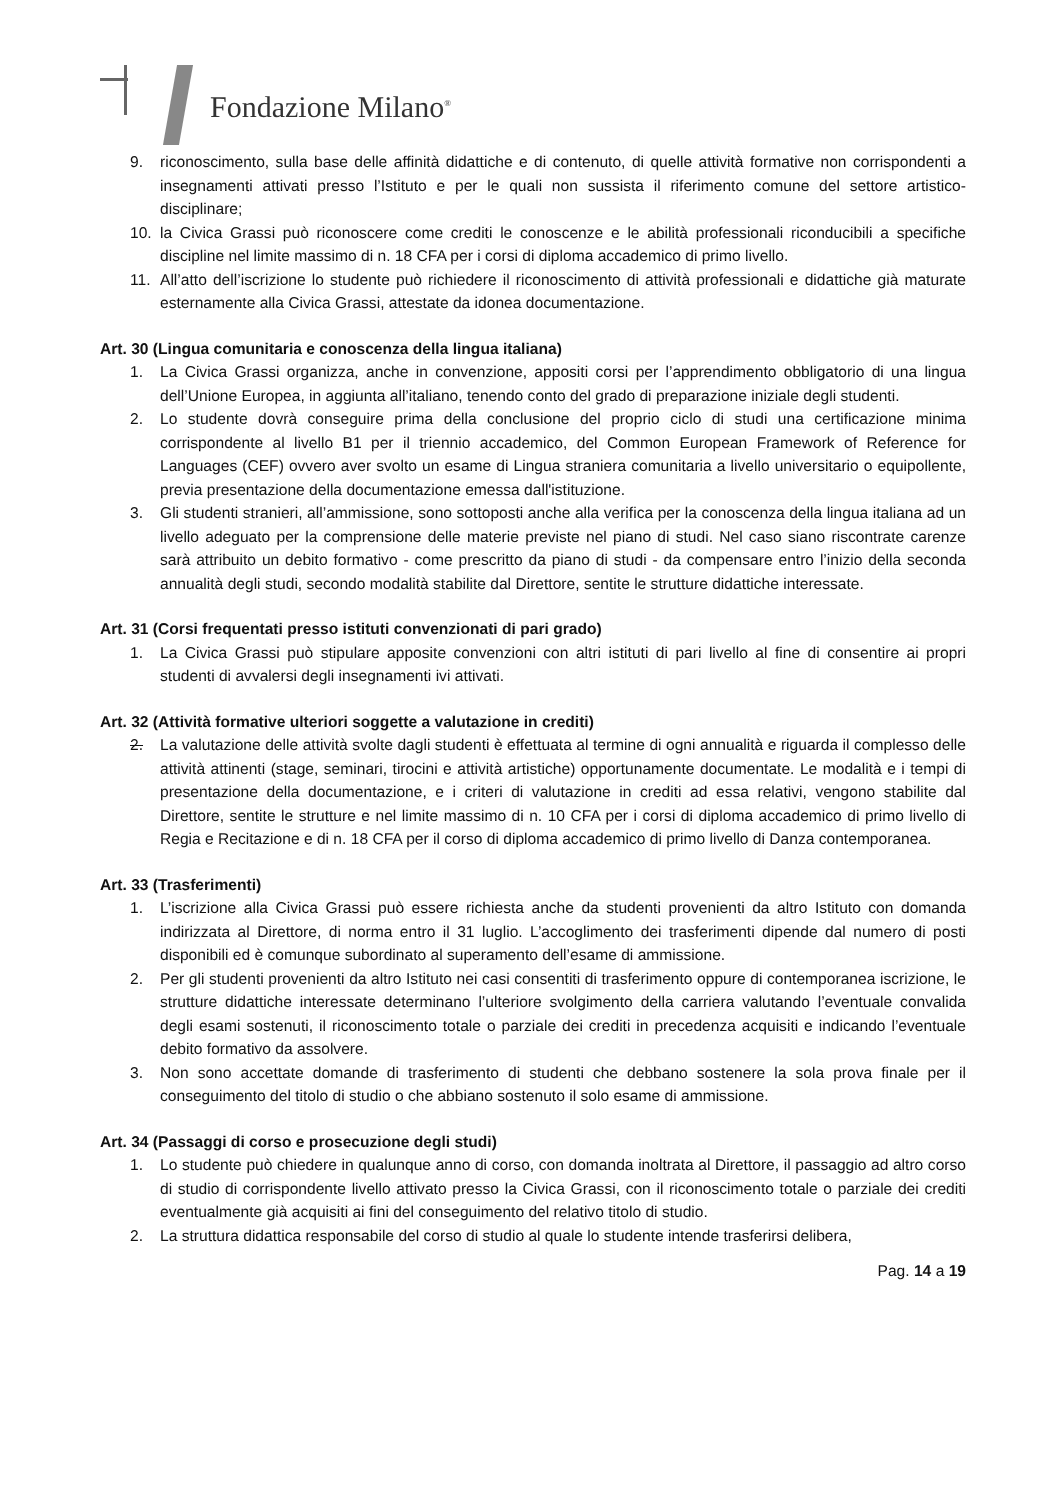Fondazione Milano<sup>®</sup>
9. riconoscimento, sulla base delle affinità didattiche e di contenuto, di quelle attività formative non corrispondenti a insegnamenti attivati presso l’Istituto e per le quali non sussista il riferimento comune del settore artistico-disciplinare;
10. la Civica Grassi può riconoscere come crediti le conoscenze e le abilità professionali riconducibili a specifiche discipline nel limite massimo di n. 18 CFA per i corsi di diploma accademico di primo livello.
11. All’atto dell’iscrizione lo studente può richiedere il riconoscimento di attività professionali e didattiche già maturate esternamente alla Civica Grassi, attestate da idonea documentazione.
Art. 30 (Lingua comunitaria e conoscenza della lingua italiana)
1. La Civica Grassi organizza, anche in convenzione, appositi corsi per l’apprendimento obbligatorio di una lingua dell’Unione Europea, in aggiunta all’italiano, tenendo conto del grado di preparazione iniziale degli studenti.
2. Lo studente dovrà conseguire prima della conclusione del proprio ciclo di studi una certificazione minima corrispondente al livello B1 per il triennio accademico, del Common European Framework of Reference for Languages (CEF) ovvero aver svolto un esame di Lingua straniera comunitaria a livello universitario o equipollente, previa presentazione della documentazione emessa dall'istituzione.
3. Gli studenti stranieri, all’ammissione, sono sottoposti anche alla verifica per la conoscenza della lingua italiana ad un livello adeguato per la comprensione delle materie previste nel piano di studi. Nel caso siano riscontrate carenze sarà attribuito un debito formativo - come prescritto da piano di studi - da compensare entro l’inizio della seconda annualità degli studi, secondo modalità stabilite dal Direttore, sentite le strutture didattiche interessate.
Art. 31 (Corsi frequentati presso istituti convenzionati di pari grado)
1. La Civica Grassi può stipulare apposite convenzioni con altri istituti di pari livello al fine di consentire ai propri studenti di avvalersi degli insegnamenti ivi attivati.
Art. 32 (Attività formative ulteriori soggette a valutazione in crediti)
2. La valutazione delle attività svolte dagli studenti è effettuata al termine di ogni annualità e riguarda il complesso delle attività attinenti (stage, seminari, tirocini e attività artistiche) opportunamente documentate. Le modalità e i tempi di presentazione della documentazione, e i criteri di valutazione in crediti ad essa relativi, vengono stabilite dal Direttore, sentite le strutture e nel limite massimo di n. 10 CFA per i corsi di diploma accademico di primo livello di Regia e Recitazione e di n. 18 CFA per il corso di diploma accademico di primo livello di Danza contemporanea.
Art. 33 (Trasferimenti)
1. L’iscrizione alla Civica Grassi può essere richiesta anche da studenti provenienti da altro Istituto con domanda indirizzata al Direttore, di norma entro il 31 luglio. L’accoglimento dei trasferimenti dipende dal numero di posti disponibili ed è comunque subordinato al superamento dell’esame di ammissione.
2. Per gli studenti provenienti da altro Istituto nei casi consentiti di trasferimento oppure di contemporanea iscrizione, le strutture didattiche interessate determinano l’ulteriore svolgimento della carriera valutando l’eventuale convalida degli esami sostenuti, il riconoscimento totale o parziale dei crediti in precedenza acquisiti e indicando l’eventuale debito formativo da assolvere.
3. Non sono accettate domande di trasferimento di studenti che debbano sostenere la sola prova finale per il conseguimento del titolo di studio o che abbiano sostenuto il solo esame di ammissione.
Art. 34 (Passaggi di corso e prosecuzione degli studi)
1. Lo studente può chiedere in qualunque anno di corso, con domanda inoltrata al Direttore, il passaggio ad altro corso di studio di corrispondente livello attivato presso la Civica Grassi, con il riconoscimento totale o parziale dei crediti eventualmente già acquisiti ai fini del conseguimento del relativo titolo di studio.
2. La struttura didattica responsabile del corso di studio al quale lo studente intende trasferirsi delibera,
Pag. 14 a 19